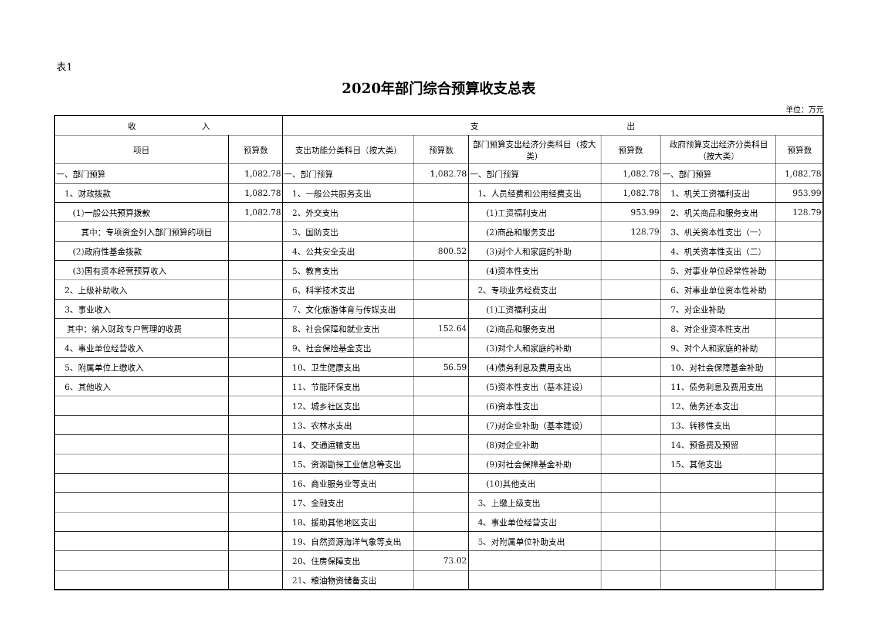表1
2020年部门综合预算收支总表
单位：万元
| 收 入 | | 支 出 | | | | | |
| --- | --- | --- | --- | --- | --- | --- | --- |
| 项目 | 预算数 | 支出功能分类科目（按大类） | 预算数 | 部门预算支出经济分类科目（按大类） | 预算数 | 政府预算支出经济分类科目（按大类） | 预算数 |
| 一、部门预算 | 1,082.78 | 一、部门预算 | 1,082.78 | 一、部门预算 | 1,082.78 | 一、部门预算 | 1,082.78 |
| 1、财政拨款 | 1,082.78 | 1、一般公共服务支出 | | 1、人员经费和公用经费支出 | 1,082.78 | 1、机关工资福利支出 | 953.99 |
| (1)一般公共预算拨款 | 1,082.78 | 2、外交支出 | | (1)工资福利支出 | 953.99 | 2、机关商品和服务支出 | 128.79 |
| 其中：专项资金列入部门预算的项目 | | 3、国防支出 | | (2)商品和服务支出 | 128.79 | 3、机关资本性支出（一） | |
| (2)政府性基金拨款 | | 4、公共安全支出 | 800.52 | (3)对个人和家庭的补助 | | 4、机关资本性支出（二） | |
| (3)国有资本经营预算收入 | | 5、教育支出 | | (4)资本性支出 | | 5、对事业单位经常性补助 | |
| 2、上级补助收入 | | 6、科学技术支出 | | 2、专项业务经费支出 | | 6、对事业单位资本性补助 | |
| 3、事业收入 | | 7、文化旅游体育与传媒支出 | | (1)工资福利支出 | | 7、对企业补助 | |
| 其中：纳入财政专户管理的收费 | | 8、社会保障和就业支出 | 152.64 | (2)商品和服务支出 | | 8、对企业资本性支出 | |
| 4、事业单位经营收入 | | 9、社会保险基金支出 | | (3)对个人和家庭的补助 | | 9、对个人和家庭的补助 | |
| 5、附属单位上缴收入 | | 10、卫生健康支出 | 56.59 | (4)债务利息及费用支出 | | 10、对社会保障基金补助 | |
| 6、其他收入 | | 11、节能环保支出 | | (5)资本性支出（基本建设） | | 11、债务利息及费用支出 | |
| | | 12、城乡社区支出 | | (6)资本性支出 | | 12、债务还本支出 | |
| | | 13、农林水支出 | | (7)对企业补助（基本建设） | | 13、转移性支出 | |
| | | 14、交通运输支出 | | (8)对企业补助 | | 14、预备费及预留 | |
| | | 15、资源勘探工业信息等支出 | | (9)对社会保障基金补助 | | 15、其他支出 | |
| | | 16、商业服务业等支出 | | (10)其他支出 | | | |
| | | 17、金融支出 | | 3、上缴上级支出 | | | |
| | | 18、援助其他地区支出 | | 4、事业单位经营支出 | | | |
| | | 19、自然资源海洋气象等支出 | | 5、对附属单位补助支出 | | | |
| | | 20、住房保障支出 | 73.02 | | | | |
| | | 21、粮油物资储备支出 | | | | | |